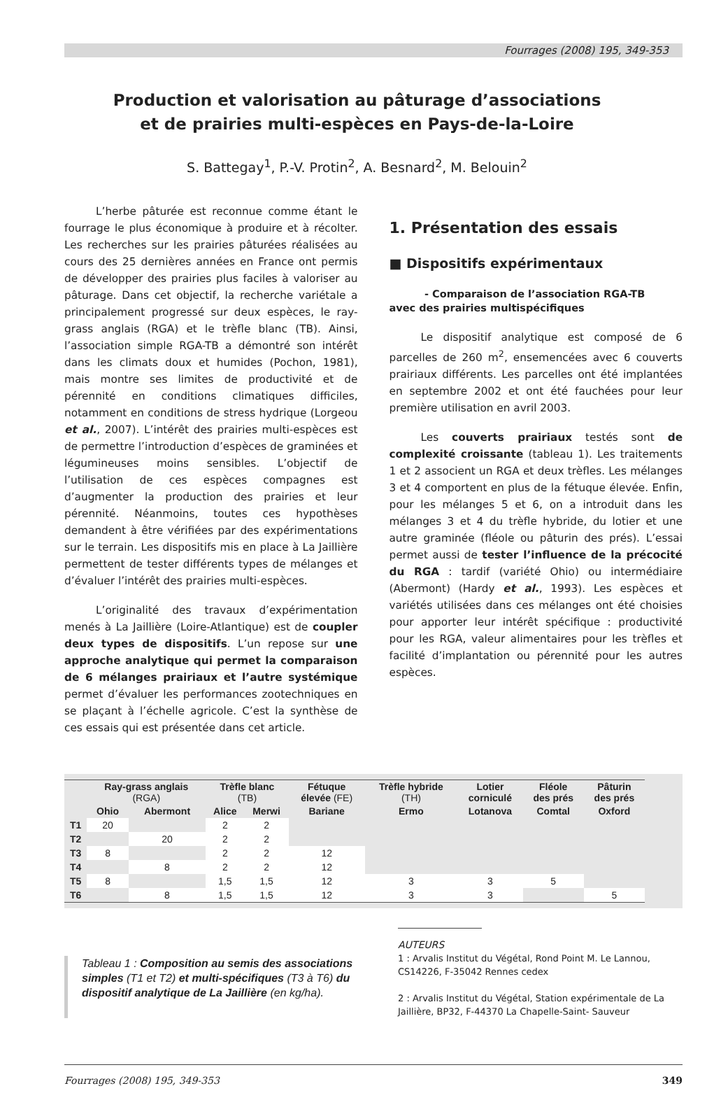Fourrages (2008) 195, 349-353
Production et valorisation au pâturage d’associations
et de prairies multi-espèces en Pays-de-la-Loire
S. Battegay<sup>1</sup>, P.-V. Protin<sup>2</sup>, A. Besnard<sup>2</sup>, M. Belouin<sup>2</sup>
L’herbe pâturée est reconnue comme étant le fourrage le plus économique à produire et à récolter. Les recherches sur les prairies pâturées réalisées au cours des 25 dernières années en France ont permis de développer des prairies plus faciles à valoriser au pâturage. Dans cet objectif, la recherche variétale a principalement progressé sur deux espèces, le ray-grass anglais (RGA) et le trèfle blanc (TB). Ainsi, l’association simple RGA-TB a démontré son intérêt dans les climats doux et humides (Pochon, 1981), mais montre ses limites de productivité et de pérennité en conditions climatiques difficiles, notamment en conditions de stress hydrique (Lorgeou et al., 2007). L’intérêt des prairies multi-espèces est de permettre l’introduction d’espèces de graminées et légumineuses moins sensibles. L’objectif de l’utilisation de ces espèces compagnes est d’augmenter la production des prairies et leur pérennité. Néanmoins, toutes ces hypothèses demandent à être vérifiées par des expérimentations sur le terrain. Les dispositifs mis en place à La Jaillière permettent de tester différents types de mélanges et d’évaluer l’intérêt des prairies multi-espèces.
L’originalité des travaux d’expérimentation menés à La Jaillière (Loire-Atlantique) est de coupler deux types de dispositifs. L’un repose sur une approche analytique qui permet la comparaison de 6 mélanges prairiaux et l’autre systémique permet d’évaluer les performances zootechniques en se plaçant à l’échelle agricole. C’est la synthèse de ces essais qui est présentée dans cet article.
1. Présentation des essais
■ Dispositifs expérimentaux
- Comparaison de l’association RGA-TB
avec des prairies multispécifiques
Le dispositif analytique est composé de 6 parcelles de 260 m<sup>2</sup>, ensemencées avec 6 couverts prairiaux différents. Les parcelles ont été implantées en septembre 2002 et ont été fauchées pour leur première utilisation en avril 2003.
Les couverts prairiaux testés sont de complexité croissante (tableau 1). Les traitements 1 et 2 associent un RGA et deux trèfles. Les mélanges 3 et 4 comportent en plus de la fétuque élevée. Enfin, pour les mélanges 5 et 6, on a introduit dans les mélanges 3 et 4 du trèfle hybride, du lotier et une autre graminée (fléole ou pâturin des prés). L’essai permet aussi de tester l’influence de la précocité du RGA : tardif (variété Ohio) ou intermédiaire (Abermont) (Hardy et al., 1993). Les espèces et variétés utilisées dans ces mélanges ont été choisies pour apporter leur intérêt spécifique : productivité pour les RGA, valeur alimentaires pour les trèfles et facilité d’implantation ou pérennité pour les autres espèces.
| | Ray-grass anglais (RGA) | | Trèfle blanc (TB) | | Fétuque élevée (FE) | Trèfle hybride (TH) | Lotier corniculé | Fléole des prés | Pâturin des prés |
| --- | --- | --- | --- | --- | --- | --- | --- | --- | --- |
| | Ohio | Abermont | Alice | Merwi | Bariane | Ermo | Lotanova | Comtal | Oxford |
| T1 | 20 | | 2 | 2 | | | | | |
| T2 | | 20 | 2 | 2 | | | | | |
| T3 | 8 | | 2 | 2 | 12 | | | | |
| T4 | | 8 | 2 | 2 | 12 | | | | |
| T5 | 8 | | 1,5 | 1,5 | 12 | 3 | 3 | 5 | |
| T6 | | 8 | 1,5 | 1,5 | 12 | 3 | 3 | | 5 |
Tableau 1 : Composition au semis des associations simples (T1 et T2) et multi-spécifiques (T3 à T6) du dispositif analytique de La Jaillière (en kg/ha).
AUTEURS
1 : Arvalis Institut du Végétal, Rond Point M. Le Lannou, CS14226, F-35042 Rennes cedex
2 : Arvalis Institut du Végétal, Station expérimentale de La Jaillière, BP32, F-44370 La Chapelle-Saint- Sauveur
Fourrages (2008) 195, 349-353 349